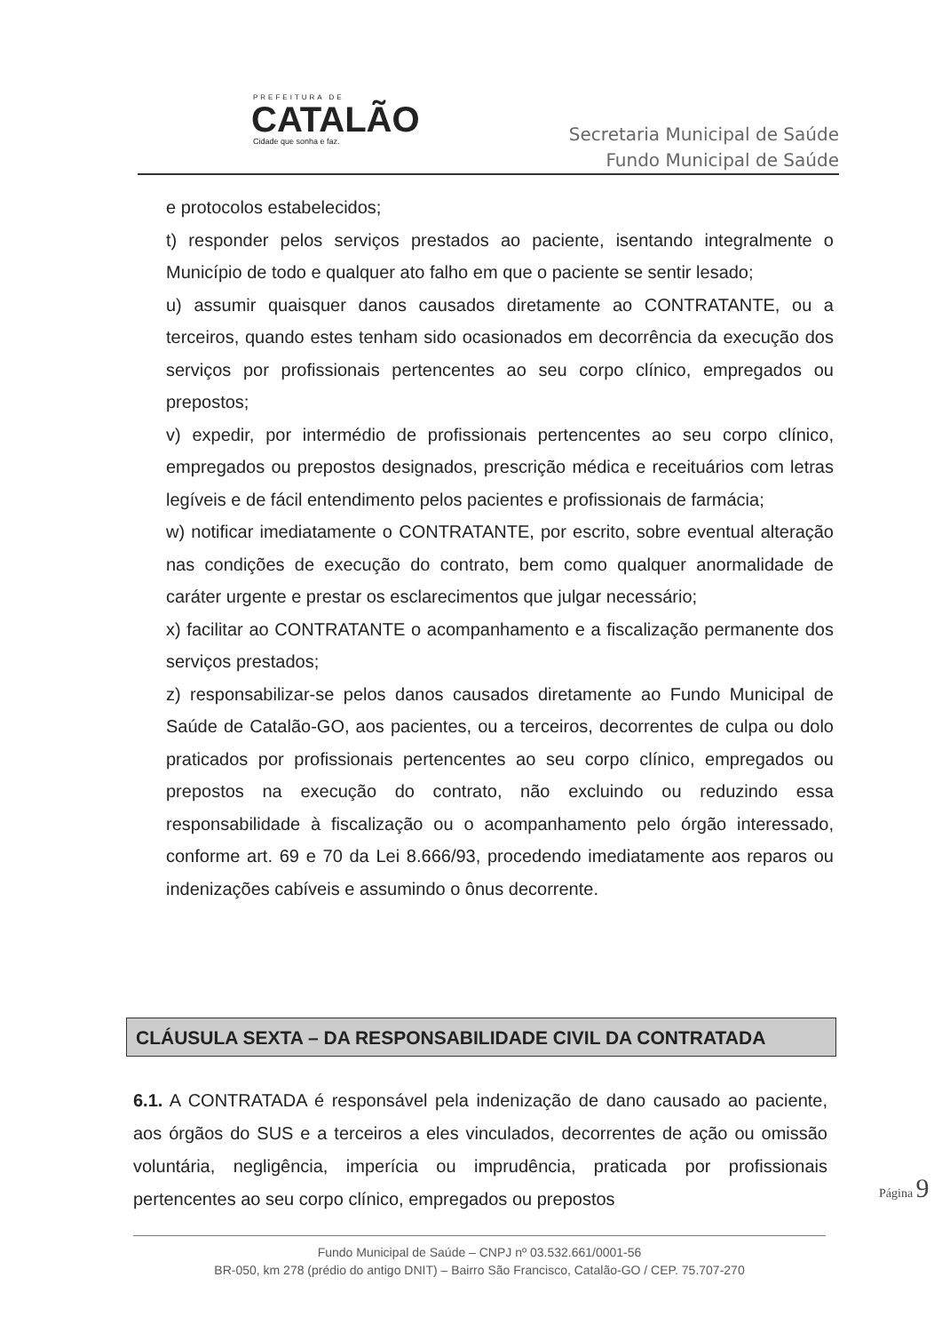PREFEITURA DE
CATALÃO
Cidade que sonha e faz.
Secretaria Municipal de Saúde
Fundo Municipal de Saúde
e protocolos estabelecidos;
t) responder pelos serviços prestados ao paciente, isentando integralmente o Município de todo e qualquer ato falho em que o paciente se sentir lesado;
u) assumir quaisquer danos causados diretamente ao CONTRATANTE, ou a terceiros, quando estes tenham sido ocasionados em decorrência da execução dos serviços por profissionais pertencentes ao seu corpo clínico, empregados ou prepostos;
v) expedir, por intermédio de profissionais pertencentes ao seu corpo clínico, empregados ou prepostos designados, prescrição médica e receituários com letras legíveis e de fácil entendimento pelos pacientes e profissionais de farmácia;
w) notificar imediatamente o CONTRATANTE, por escrito, sobre eventual alteração nas condições de execução do contrato, bem como qualquer anormalidade de caráter urgente e prestar os esclarecimentos que julgar necessário;
x) facilitar ao CONTRATANTE o acompanhamento e a fiscalização permanente dos serviços prestados;
z) responsabilizar-se pelos danos causados diretamente ao Fundo Municipal de Saúde de Catalão-GO, aos pacientes, ou a terceiros, decorrentes de culpa ou dolo praticados por profissionais pertencentes ao seu corpo clínico, empregados ou prepostos na execução do contrato, não excluindo ou reduzindo essa responsabilidade à fiscalização ou o acompanhamento pelo órgão interessado, conforme art. 69 e 70 da Lei 8.666/93, procedendo imediatamente aos reparos ou indenizações cabíveis e assumindo o ônus decorrente.
CLÁUSULA SEXTA – DA RESPONSABILIDADE CIVIL DA CONTRATADA
6.1. A CONTRATADA é responsável pela indenização de dano causado ao paciente, aos órgãos do SUS e a terceiros a eles vinculados, decorrentes de ação ou omissão voluntária, negligência, imperícia ou imprudência, praticada por profissionais pertencentes ao seu corpo clínico, empregados ou prepostos
Página 9
Fundo Municipal de Saúde – CNPJ nº 03.532.661/0001-56
BR-050, km 278 (prédio do antigo DNIT) – Bairro São Francisco, Catalão-GO / CEP. 75.707-270